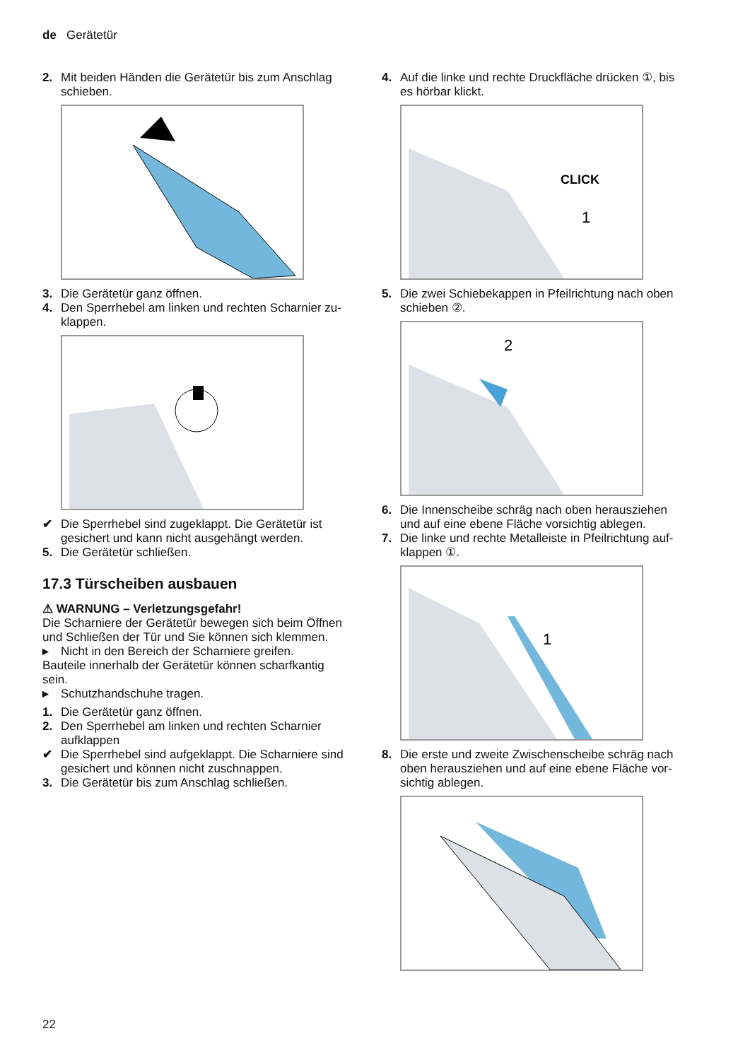de Gerätetür
2. Mit beiden Händen die Gerätetür bis zum Anschlag schieben.
3. Die Gerätetür ganz öffnen.
4. Den Sperrhebel am linken und rechten Scharnier zu­klappen.
✔ Die Sperrhebel sind zugeklappt. Die Gerätetür ist gesichert und kann nicht ausgehängt werden.
5. Die Gerätetür schließen.
17.3 Türscheiben ausbauen
⚠ WARNUNG – Verletzungsgefahr!
Die Scharniere der Gerätetür bewegen sich beim Öff­nen und Schließen der Tür und Sie können sich klem­men.
▸ Nicht in den Bereich der Scharniere greifen.
Bauteile innerhalb der Gerätetür können scharfkantig sein.
▸ Schutzhandschuhe tragen.
1. Die Gerätetür ganz öffnen.
2. Den Sperrhebel am linken und rechten Scharnier aufklappen
✔ Die Sperrhebel sind aufgeklappt. Die Scharniere sind gesichert und können nicht zuschnappen.
3. Die Gerätetür bis zum Anschlag schließen.
4. Auf die linke und rechte Druckfläche drücken ①, bis es hörbar klickt.
CLICK
1
5. Die zwei Schiebekappen in Pfeilrichtung nach oben schieben ②.
2
6. Die Innenscheibe schräg nach oben herausziehen und auf eine ebene Fläche vorsichtig ablegen.
7. Die linke und rechte Metalleiste in Pfeilrichtung auf­klappen ①.
1
8. Die erste und zweite Zwischenscheibe schräg nach oben herausziehen und auf eine ebene Fläche vor­sichtig ablegen.
22